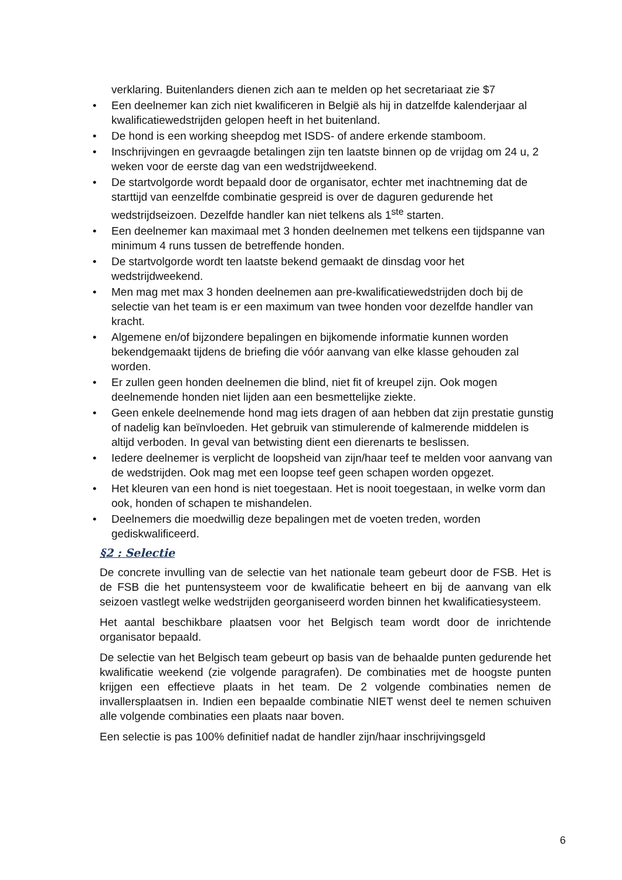verklaring. Buitenlanders dienen zich aan te melden op het secretariaat zie $7
Een deelnemer kan zich niet kwalificeren in België als hij in datzelfde kalenderjaar al kwalificatiewedstrijden gelopen heeft in het buitenland.
De hond is een working sheepdog met ISDS- of andere erkende stamboom.
Inschrijvingen en gevraagde betalingen zijn ten laatste binnen op de vrijdag om 24 u, 2 weken voor de eerste dag van een wedstrijdweekend.
De startvolgorde wordt bepaald door de organisator, echter met inachtneming dat de starttijd van eenzelfde combinatie gespreid is over de daguren gedurende het wedstrijdseizoen. Dezelfde handler kan niet telkens als 1<sup>ste</sup> starten.
Een deelnemer kan maximaal met 3 honden deelnemen met telkens een tijdspanne van minimum 4 runs tussen de betreffende honden.
De startvolgorde wordt ten laatste bekend gemaakt de dinsdag voor het wedstrijdweekend.
Men mag met max 3 honden deelnemen aan pre-kwalificatiewedstrijden doch bij de selectie van het team is er een maximum van twee honden voor dezelfde handler van kracht.
Algemene en/of bijzondere bepalingen en bijkomende informatie kunnen worden bekendgemaakt tijdens de briefing die vóór aanvang van elke klasse gehouden zal worden.
Er zullen geen honden deelnemen die blind, niet fit of kreupel zijn. Ook mogen deelnemende honden niet lijden aan een besmettelijke ziekte.
Geen enkele deelnemende hond mag iets dragen of aan hebben dat zijn prestatie gunstig of nadelig kan beïnvloeden. Het gebruik van stimulerende of kalmerende middelen is altijd verboden. In geval van betwisting dient een dierenarts te beslissen.
Iedere deelnemer is verplicht de loopsheid van zijn/haar teef te melden voor aanvang van de wedstrijden. Ook mag met een loopse teef geen schapen worden opgezet.
Het kleuren van een hond is niet toegestaan. Het is nooit toegestaan, in welke vorm dan ook, honden of schapen te mishandelen.
Deelnemers die moedwillig deze bepalingen met de voeten treden, worden gediskwalificeerd.
§2 : Selectie
De concrete invulling van de selectie van het nationale team gebeurt door de FSB. Het is de FSB die het puntensysteem voor de kwalificatie beheert en bij de aanvang van elk seizoen vastlegt welke wedstrijden georganiseerd worden binnen het kwalificatiesysteem.
Het aantal beschikbare plaatsen voor het Belgisch team wordt door de inrichtende organisator bepaald.
De selectie van het Belgisch team gebeurt op basis van de behaalde punten gedurende het kwalificatie weekend (zie volgende paragrafen). De combinaties met de hoogste punten krijgen een effectieve plaats in het team. De 2 volgende combinaties nemen de invallersplaatsen in. Indien een bepaalde combinatie NIET wenst deel te nemen schuiven alle volgende combinaties een plaats naar boven.
Een selectie is pas 100% definitief nadat de handler zijn/haar inschrijvingsgeld
6